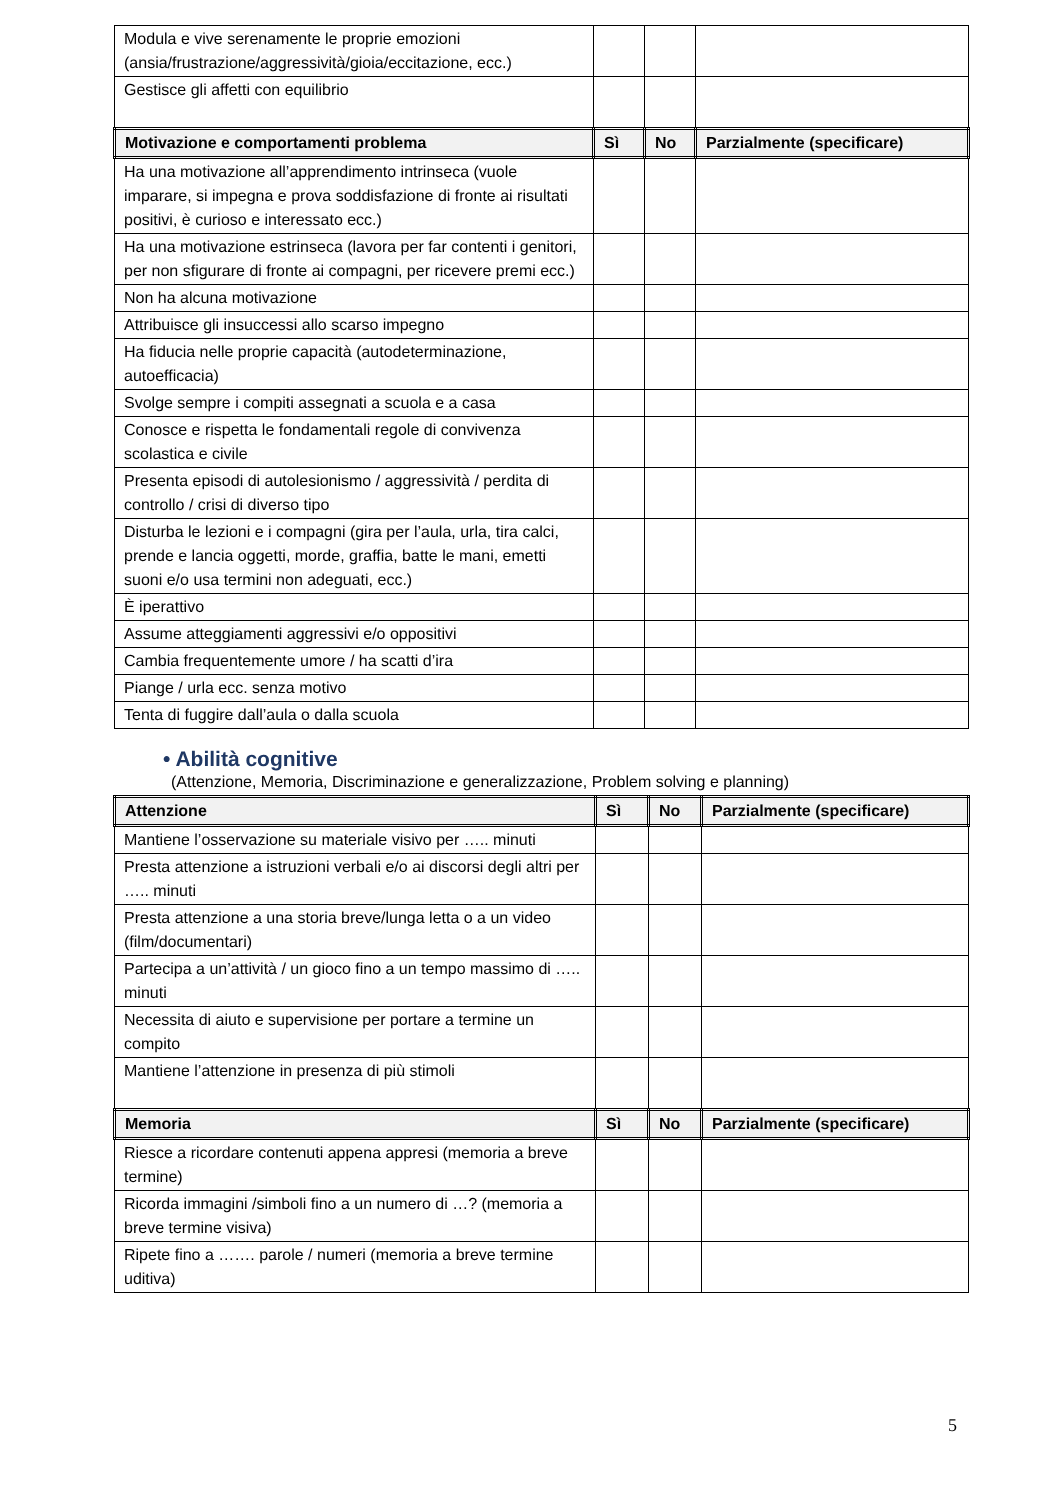| Modula e vive serenamente le proprie emozioni (ansia/frustrazione/aggressività/gioia/eccitazione, ecc.) | | | |
| Gestisce gli affetti con equilibrio | | | |
| Motivazione e comportamenti problema | Sì | No | Parzialmente (specificare) |
| Ha una motivazione all’apprendimento intrinseca (vuole imparare, si impegna e prova soddisfazione di fronte ai risultati positivi, è curioso e interessato ecc.) | | | |
| Ha una motivazione estrinseca (lavora per far contenti i genitori, per non sfigurare di fronte ai compagni, per ricevere premi ecc.) | | | |
| Non ha alcuna motivazione | | | |
| Attribuisce gli insuccessi allo scarso impegno | | | |
| Ha fiducia nelle proprie capacità (autodeterminazione, autoefficacia) | | | |
| Svolge sempre i compiti assegnati a scuola e a casa | | | |
| Conosce e rispetta le fondamentali regole di convivenza scolastica e civile | | | |
| Presenta episodi di autolesionismo / aggressività / perdita di controllo / crisi di diverso tipo | | | |
| Disturba le lezioni e i compagni (gira per l’aula, urla, tira calci, prende e lancia oggetti, morde, graffia, batte le mani, emetti suoni e/o usa termini non adeguati, ecc.) | | | |
| È iperattivo | | | |
| Assume atteggiamenti aggressivi e/o oppositivi | | | |
| Cambia frequentemente umore / ha scatti d’ira | | | |
| Piange / urla ecc. senza motivo | | | |
| Tenta di fuggire dall’aula o dalla scuola | | | |
• Abilità cognitive
(Attenzione, Memoria, Discriminazione e generalizzazione, Problem solving e planning)
| Attenzione | Sì | No | Parzialmente (specificare) |
| --- | --- | --- | --- |
| Mantiene l’osservazione su materiale visivo per ….. minuti | | | |
| Presta attenzione a istruzioni verbali e/o ai discorsi degli altri per ….. minuti | | | |
| Presta attenzione a una storia breve/lunga letta o a un video (film/documentari) | | | |
| Partecipa a un’attività / un gioco fino a un tempo massimo di ….. minuti | | | |
| Necessita di aiuto e supervisione per portare a termine un compito | | | |
| Mantiene l’attenzione in presenza di più stimoli | | | |
| Memoria | Sì | No | Parzialmente (specificare) |
| Riesce a ricordare contenuti appena appresi (memoria a breve termine) | | | |
| Ricorda immagini /simboli fino a un numero di …? (memoria a breve termine visiva) | | | |
| Ripete fino a ……. parole / numeri (memoria a breve termine uditiva) | | | |
5